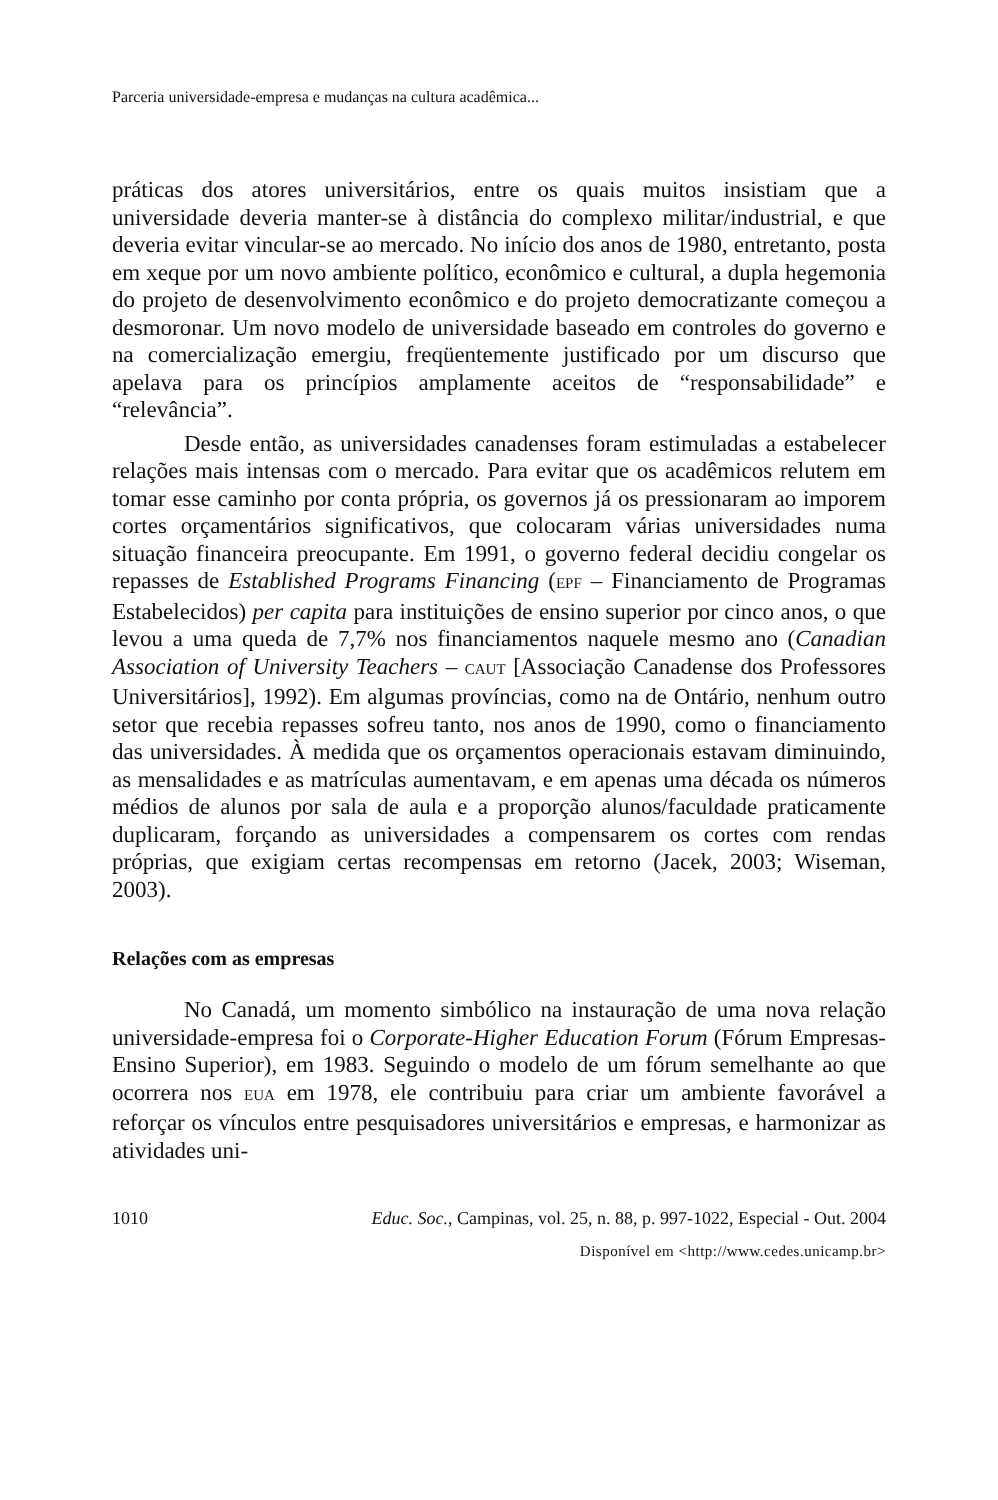Parceria universidade-empresa e mudanças na cultura acadêmica...
práticas dos atores universitários, entre os quais muitos insistiam que a universidade deveria manter-se à distância do complexo militar/industrial, e que deveria evitar vincular-se ao mercado. No início dos anos de 1980, entretanto, posta em xeque por um novo ambiente político, econômico e cultural, a dupla hegemonia do projeto de desenvolvimento econômico e do projeto democratizante começou a desmoronar. Um novo modelo de universidade baseado em controles do governo e na comercialização emergiu, freqüentemente justificado por um discurso que apelava para os princípios amplamente aceitos de “responsabilidade” e “relevância”.
Desde então, as universidades canadenses foram estimuladas a estabelecer relações mais intensas com o mercado. Para evitar que os acadêmicos relutem em tomar esse caminho por conta própria, os governos já os pressionaram ao imporem cortes orçamentários significativos, que colocaram várias universidades numa situação financeira preocupante. Em 1991, o governo federal decidiu congelar os repasses de Established Programs Financing (EPF – Financiamento de Programas Estabelecidos) per capita para instituições de ensino superior por cinco anos, o que levou a uma queda de 7,7% nos financiamentos naquele mesmo ano (Canadian Association of University Teachers – CAUT [Associação Canadense dos Professores Universitários], 1992). Em algumas províncias, como na de Ontário, nenhum outro setor que recebia repasses sofreu tanto, nos anos de 1990, como o financiamento das universidades. À medida que os orçamentos operacionais estavam diminuindo, as mensalidades e as matrículas aumentavam, e em apenas uma década os números médios de alunos por sala de aula e a proporção alunos/faculdade praticamente duplicaram, forçando as universidades a compensarem os cortes com rendas próprias, que exigiam certas recompensas em retorno (Jacek, 2003; Wiseman, 2003).
Relações com as empresas
No Canadá, um momento simbólico na instauração de uma nova relação universidade-empresa foi o Corporate-Higher Education Forum (Fórum Empresas-Ensino Superior), em 1983. Seguindo o modelo de um fórum semelhante ao que ocorrera nos EUA em 1978, ele contribuiu para criar um ambiente favorável a reforçar os vínculos entre pesquisadores universitários e empresas, e harmonizar as atividades uni-
1010 Educ. Soc., Campinas, vol. 25, n. 88, p. 997-1022, Especial - Out. 2004
Disponível em <http://www.cedes.unicamp.br>